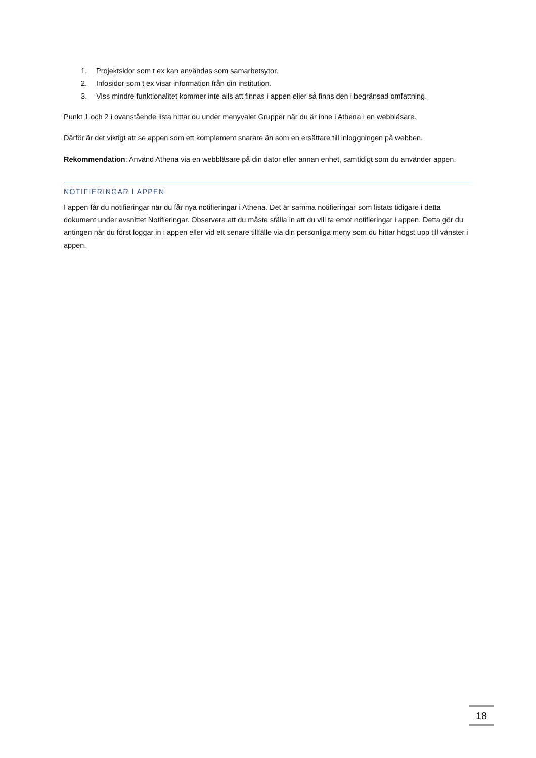1. Projektsidor som t ex kan användas som samarbetsytor.
2. Infosidor som t ex visar information från din institution.
3. Viss mindre funktionalitet kommer inte alls att finnas i appen eller så finns den i begränsad omfattning.
Punkt 1 och 2 i ovanstående lista hittar du under menyvalet Grupper när du är inne i Athena i en webbläsare.
Därför är det viktigt att se appen som ett komplement snarare än som en ersättare till inloggningen på webben.
Rekommendation: Använd Athena via en webbläsare på din dator eller annan enhet, samtidigt som du använder appen.
NOTIFIERINGAR I APPEN
I appen får du notifieringar när du får nya notifieringar i Athena. Det är samma notifieringar som listats tidigare i detta dokument under avsnittet Notifieringar. Observera att du måste ställa in att du vill ta emot notifieringar i appen. Detta gör du antingen när du först loggar in i appen eller vid ett senare tillfälle via din personliga meny som du hittar högst upp till vänster i appen.
18